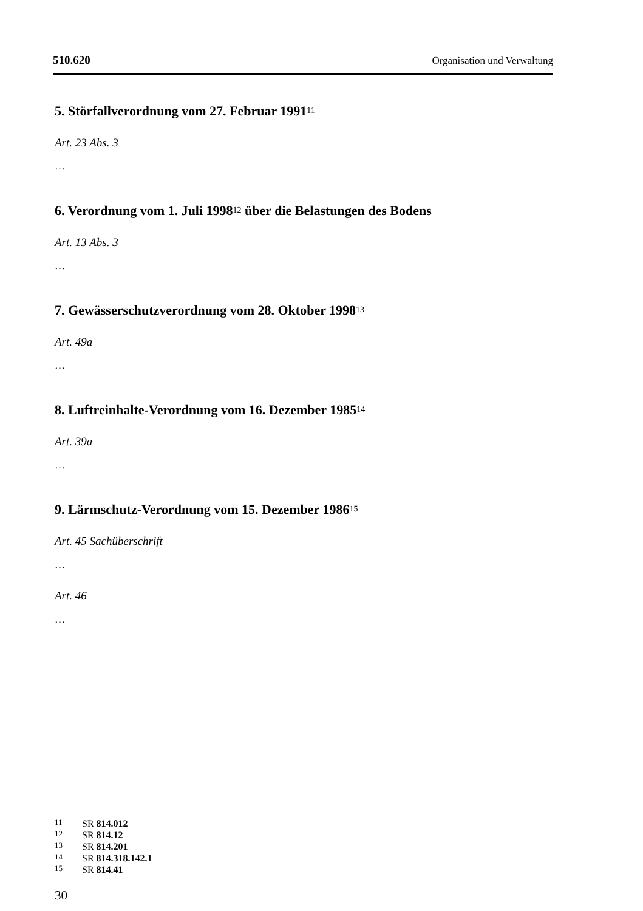510.620 Organisation und Verwaltung
5. Störfallverordnung vom 27. Februar 1991<sup>11</sup>
Art. 23 Abs. 3
…
6. Verordnung vom 1. Juli 1998<sup>12</sup> über die Belastungen des Bodens
Art. 13 Abs. 3
…
7. Gewässerschutzverordnung vom 28. Oktober 1998<sup>13</sup>
Art. 49a
…
8. Luftreinhalte-Verordnung vom 16. Dezember 1985<sup>14</sup>
Art. 39a
…
9. Lärmschutz-Verordnung vom 15. Dezember 1986<sup>15</sup>
Art. 45 Sachüberschrift
…
Art. 46
…
11 SR 814.012
12 SR 814.12
13 SR 814.201
14 SR 814.318.142.1
15 SR 814.41
30